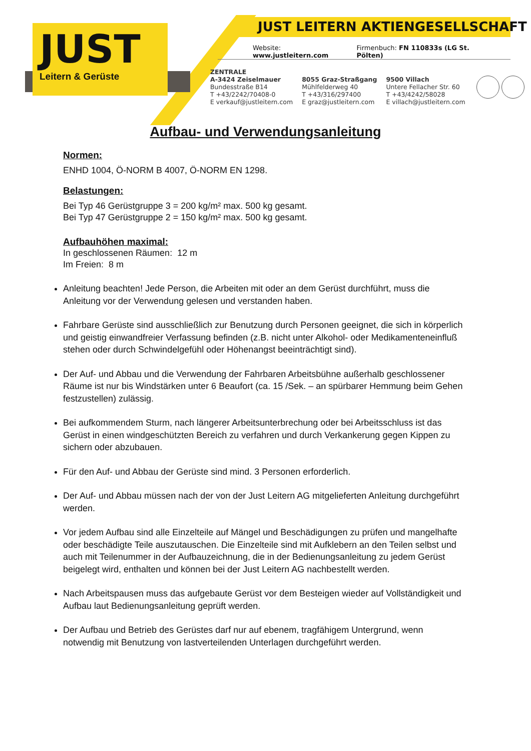JUST
Leitern & Gerüste
JUST LEITERN AKTIENGESELLSCHAFT
Website: www.justleitern.com Firmenbuch: FN 110833s (LG St. Pölten)
ZENTRALE
A-3424 Zeiselmauer
Bundesstraße B14
T +43/2242/70408-0
E verkauf@justleitern.com
8055 Graz-Straßgang
Mühlfelderweg 40
T +43/316/297400
E graz@justleitern.com
9500 Villach
Untere Fellacher Str. 60
T +43/4242/58028
E villach@justleitern.com
Aufbau- und Verwendungsanleitung
Normen:
ENHD 1004, Ö-NORM B 4007, Ö-NORM EN 1298.
Belastungen:
Bei Typ 46 Gerüstgruppe 3 = 200 kg/m² max. 500 kg gesamt.
Bei Typ 47 Gerüstgruppe 2 = 150 kg/m² max. 500 kg gesamt.
Aufbauhöhen maximal:
In geschlossenen Räumen: 12 m
Im Freien: 8 m
Anleitung beachten! Jede Person, die Arbeiten mit oder an dem Gerüst durchführt, muss die Anleitung vor der Verwendung gelesen und verstanden haben.
Fahrbare Gerüste sind ausschließlich zur Benutzung durch Personen geeignet, die sich in körperlich und geistig einwandfreier Verfassung befinden (z.B. nicht unter Alkohol- oder Medikamenteneinfluß stehen oder durch Schwindelgefühl oder Höhenangst beeinträchtigt sind).
Der Auf- und Abbau und die Verwendung der Fahrbaren Arbeitsbühne außerhalb geschlossener Räume ist nur bis Windstärken unter 6 Beaufort (ca. 15 /Sek. – an spürbarer Hemmung beim Gehen festzustellen) zulässig.
Bei aufkommendem Sturm, nach längerer Arbeitsunterbrechung oder bei Arbeitsschluss ist das Gerüst in einen windgeschützten Bereich zu verfahren und durch Verkankerung gegen Kippen zu sichern oder abzubauen.
Für den Auf- und Abbau der Gerüste sind mind. 3 Personen erforderlich.
Der Auf- und Abbau müssen nach der von der Just Leitern AG mitgelieferten Anleitung durchgeführt werden.
Vor jedem Aufbau sind alle Einzelteile auf Mängel und Beschädigungen zu prüfen und mangelhafte oder beschädigte Teile auszutauschen. Die Einzelteile sind mit Aufklebern an den Teilen selbst und auch mit Teilenummer in der Aufbauzeichnung, die in der Bedienungsanleitung zu jedem Gerüst beigelegt wird, enthalten und können bei der Just Leitern AG nachbestellt werden.
Nach Arbeitspausen muss das aufgebaute Gerüst vor dem Besteigen wieder auf Vollständigkeit und Aufbau laut Bedienungsanleitung geprüft werden.
Der Aufbau und Betrieb des Gerüstes darf nur auf ebenem, tragfähigem Untergrund, wenn notwendig mit Benutzung von lastverteilenden Unterlagen durchgeführt werden.